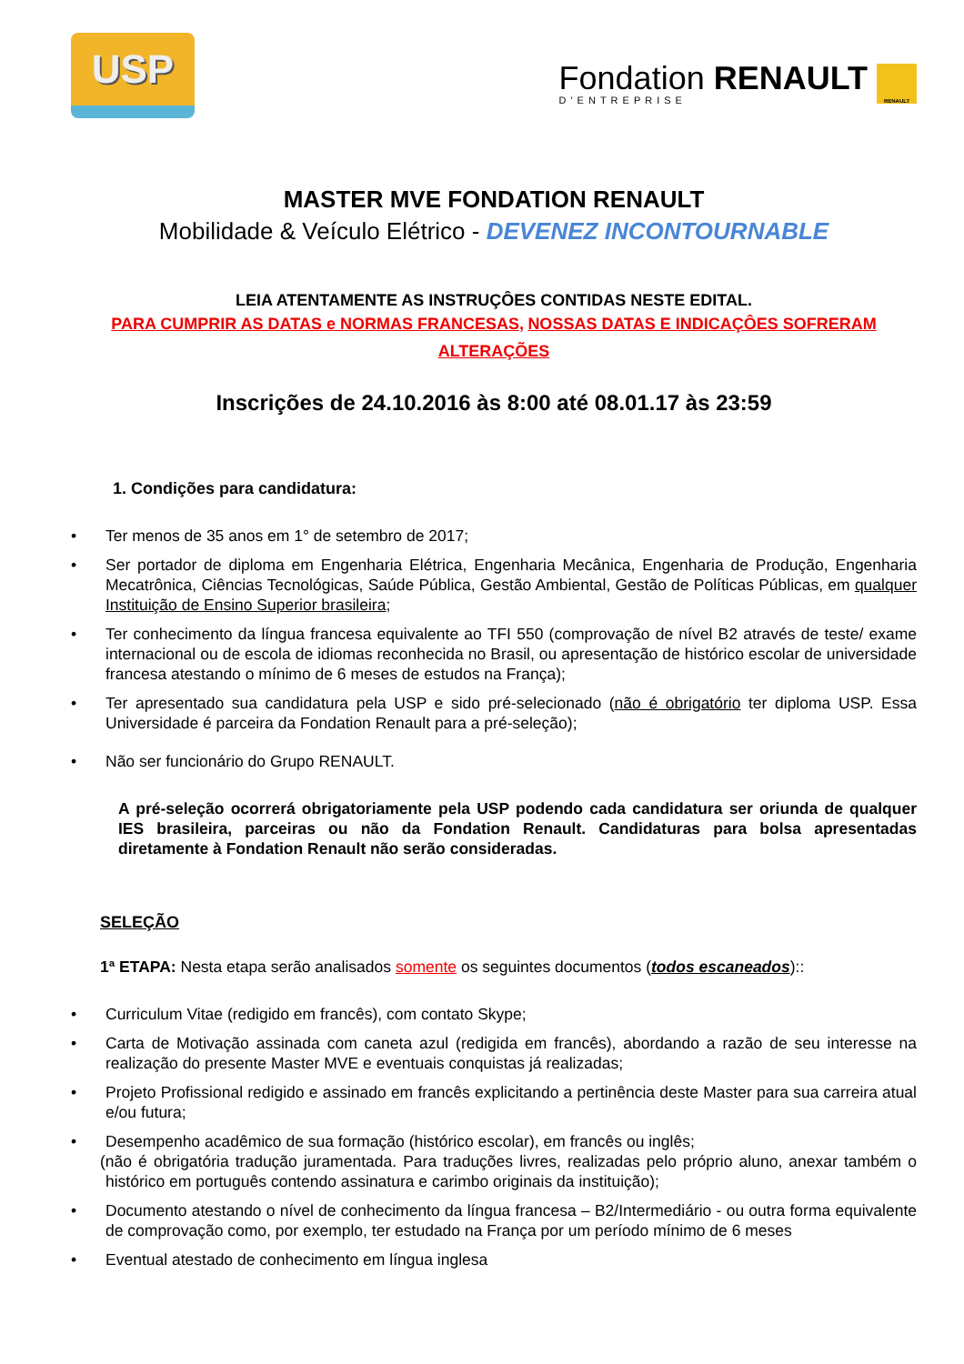USP
Fondation RENAULT
D'ENTREPRISE
RENAULT
MASTER MVE FONDATION RENAULT
Mobilidade & Veículo Elétrico - DEVENEZ INCONTOURNABLE
LEIA ATENTAMENTE AS INSTRUÇÔES CONTIDAS NESTE EDITAL.
PARA CUMPRIR AS DATAS e NORMAS FRANCESAS, NOSSAS DATAS E INDICAÇÔES SOFRERAM ALTERAÇÕES
Inscrições de 24.10.2016 às 8:00 até 08.01.17 às 23:59
1. Condições para candidatura:
• Ter menos de 35 anos em 1° de setembro de 2017;
• Ser portador de diploma em Engenharia Elétrica, Engenharia Mecânica, Engenharia de Produção, Engenharia Mecatrônica, Ciências Tecnológicas, Saúde Pública, Gestão Ambiental, Gestão de Políticas Públicas, em qualquer Instituição de Ensino Superior brasileira;
• Ter conhecimento da língua francesa equivalente ao TFI 550 (comprovação de nível B2 através de teste/ exame internacional ou de escola de idiomas reconhecida no Brasil, ou apresentação de histórico escolar de universidade francesa atestando o mínimo de 6 meses de estudos na França);
• Ter apresentado sua candidatura pela USP e sido pré-selecionado (não é obrigatório ter diploma USP. Essa Universidade é parceira da Fondation Renault para a pré-seleção);
• Não ser funcionário do Grupo RENAULT.
A pré-seleção ocorrerá obrigatoriamente pela USP podendo cada candidatura ser oriunda de qualquer IES brasileira, parceiras ou não da Fondation Renault. Candidaturas para bolsa apresentadas diretamente à Fondation Renault não serão consideradas.
SELEÇÃO
1ª ETAPA: Nesta etapa serão analisados somente os seguintes documentos (todos escaneados)::
• Curriculum Vitae (redigido em francês), com contato Skype;
• Carta de Motivação assinada com caneta azul (redigida em francês), abordando a razão de seu interesse na realização do presente Master MVE e eventuais conquistas já realizadas;
• Projeto Profissional redigido e assinado em francês explicitando a pertinência deste Master para sua carreira atual e/ou futura;
• Desempenho acadêmico de sua formação (histórico escolar), em francês ou inglês;
(não é obrigatória tradução juramentada. Para traduções livres, realizadas pelo próprio aluno, anexar também o histórico em português contendo assinatura e carimbo originais da instituição);
• Documento atestando o nível de conhecimento da língua francesa – B2/Intermediário - ou outra forma equivalente de comprovação como, por exemplo, ter estudado na França por um período mínimo de 6 meses
• Eventual atestado de conhecimento em língua inglesa